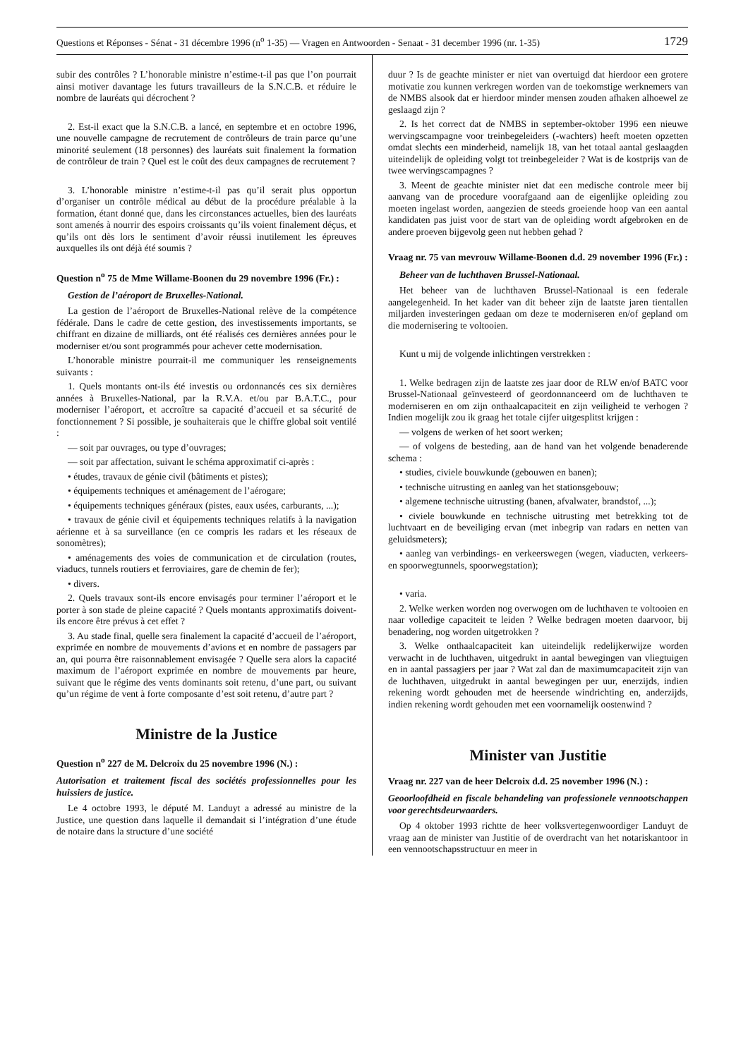Questions et Réponses - Sénat - 31 décembre 1996 (n<sup>o</sup> 1-35) — Vragen en Antwoorden - Senaat - 31 december 1996 (nr. 1-35) 1729
subir des contrôles ? L’honorable ministre n’estime-t-il pas que l’on pourrait ainsi motiver davantage les futurs travailleurs de la S.N.C.B. et réduire le nombre de lauréats qui décrochent ?
2. Est-il exact que la S.N.C.B. a lancé, en septembre et en octobre 1996, une nouvelle campagne de recrutement de contrôleurs de train parce qu’une minorité seulement (18 personnes) des lauréats suit finalement la formation de contrôleur de train ? Quel est le coût des deux campagnes de recrutement ?
3. L’honorable ministre n’estime-t-il pas qu’il serait plus opportun d’organiser un contrôle médical au début de la procédure préalable à la formation, étant donné que, dans les circonstances actuelles, bien des lauréats sont amenés à nourrir des espoirs croissants qu’ils voient finalement déçus, et qu’ils ont dès lors le sentiment d’avoir réussi inutilement les épreuves auxquelles ils ont déjà été soumis ?
Question n<sup>o</sup> 75 de Mme Willame-Boonen du 29 novembre 1996 (Fr.) :
Gestion de l’aéroport de Bruxelles-National.
La gestion de l’aéroport de Bruxelles-National relève de la compétence fédérale. Dans le cadre de cette gestion, des investissements importants, se chiffrant en dizaine de milliards, ont été réalisés ces dernières années pour le moderniser et/ou sont programmés pour achever cette modernisation.
L’honorable ministre pourrait-il me communiquer les renseignements suivants :
1. Quels montants ont-ils été investis ou ordonnancés ces six dernières années à Bruxelles-National, par la R.V.A. et/ou par B.A.T.C., pour moderniser l’aéroport, et accroître sa capacité d’accueil et sa sécurité de fonctionnement ? Si possible, je souhaiterais que le chiffre global soit ventilé :
— soit par ouvrages, ou type d’ouvrages;
— soit par affectation, suivant le schéma approximatif ci-après :
• études, travaux de génie civil (bâtiments et pistes);
• équipements techniques et aménagement de l’aérogare;
• équipements techniques généraux (pistes, eaux usées, carburants, ...);
• travaux de génie civil et équipements techniques relatifs à la navigation aérienne et à sa surveillance (en ce compris les radars et les réseaux de sonomètres);
• aménagements des voies de communication et de circulation (routes, viaducs, tunnels routiers et ferroviaires, gare de chemin de fer);
• divers.
2. Quels travaux sont-ils encore envisagés pour terminer l’aéroport et le porter à son stade de pleine capacité ? Quels montants approximatifs doivent-ils encore être prévus à cet effet ?
3. Au stade final, quelle sera finalement la capacité d’accueil de l’aéroport, exprimée en nombre de mouvements d’avions et en nombre de passagers par an, qui pourra être raisonnablement envisagée ? Quelle sera alors la capacité maximum de l’aéroport exprimée en nombre de mouvements par heure, suivant que le régime des vents dominants soit retenu, d’une part, ou suivant qu’un régime de vent à forte composante d’est soit retenu, d’autre part ?
Ministre de la Justice
Question n<sup>o</sup> 227 de M. Delcroix du 25 novembre 1996 (N.) :
Autorisation et traitement fiscal des sociétés professionnelles pour les huissiers de justice.
Le 4 octobre 1993, le député M. Landuyt a adressé au ministre de la Justice, une question dans laquelle il demandait si l’intégration d’une étude de notaire dans la structure d’une société
duur ? Is de geachte minister er niet van overtuigd dat hierdoor een grotere motivatie zou kunnen verkregen worden van de toekomstige werknemers van de NMBS alsook dat er hierdoor minder mensen zouden afhaken alhoewel ze geslaagd zijn ?
2. Is het correct dat de NMBS in september-oktober 1996 een nieuwe wervingscampagne voor treinbegeleiders (-wachters) heeft moeten opzetten omdat slechts een minderheid, namelijk 18, van het totaal aantal geslaagden uiteindelijk de opleiding volgt tot treinbegeleider ? Wat is de kostprijs van de twee wervingscampagnes ?
3. Meent de geachte minister niet dat een medische controle meer bij aanvang van de procedure voorafgaand aan de eigenlijke opleiding zou moeten ingelast worden, aangezien de steeds groeiende hoop van een aantal kandidaten pas juist voor de start van de opleiding wordt afgebroken en de andere proeven bijgevolg geen nut hebben gehad ?
Vraag nr. 75 van mevrouw Willame-Boonen d.d. 29 november 1996 (Fr.) :
Beheer van de luchthaven Brussel-Nationaal.
Het beheer van de luchthaven Brussel-Nationaal is een federale aangelegenheid. In het kader van dit beheer zijn de laatste jaren tientallen miljarden investeringen gedaan om deze te moderniseren en/of gepland om die modernisering te voltooien.
Kunt u mij de volgende inlichtingen verstrekken :
1. Welke bedragen zijn de laatste zes jaar door de RLW en/of BATC voor Brussel-Nationaal geïnvesteerd of geordonnanceerd om de luchthaven te moderniseren en om zijn onthaalcapaciteit en zijn veiligheid te verhogen ? Indien mogelijk zou ik graag het totale cijfer uitgesplitst krijgen :
— volgens de werken of het soort werken;
— of volgens de besteding, aan de hand van het volgende benaderende schema :
• studies, civiele bouwkunde (gebouwen en banen);
• technische uitrusting en aanleg van het stationsgebouw;
• algemene technische uitrusting (banen, afvalwater, brandstof, ...);
• civiele bouwkunde en technische uitrusting met betrekking tot de luchtvaart en de beveiliging ervan (met inbegrip van radars en netten van geluidsmeters);
• aanleg van verbindings- en verkeerswegen (wegen, viaducten, verkeers- en spoorwegtunnels, spoorwegstation);
• varia.
2. Welke werken worden nog overwogen om de luchthaven te voltooien en naar volledige capaciteit te leiden ? Welke bedragen moeten daarvoor, bij benadering, nog worden uitgetrokken ?
3. Welke onthaalcapaciteit kan uiteindelijk redelijkerwijze worden verwacht in de luchthaven, uitgedrukt in aantal bewegingen van vliegtuigen en in aantal passagiers per jaar ? Wat zal dan de maximumcapaciteit zijn van de luchthaven, uitgedrukt in aantal bewegingen per uur, enerzijds, indien rekening wordt gehouden met de heersende windrichting en, anderzijds, indien rekening wordt gehouden met een voornamelijk oostenwind ?
Minister van Justitie
Vraag nr. 227 van de heer Delcroix d.d. 25 november 1996 (N.) :
Geoorloofdheid en fiscale behandeling van professionele vennootschappen voor gerechtsdeurwaarders.
Op 4 oktober 1993 richtte de heer volksvertegenwoordiger Landuyt de vraag aan de minister van Justitie of de overdracht van het notariskantoor in een vennootschapsstructuur en meer in